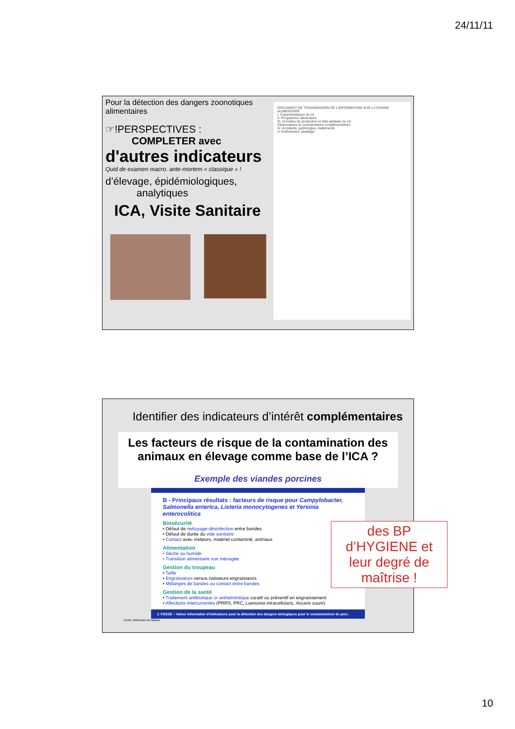24/11/11
Pour la détection des dangers zoonotiques alimentaires
☞!PERSPECTIVES :
COMPLETER avec
d'autres indicateurs
Quid de examen macro. ante-mortem « classique » !
d’élevage, épidémiologiques,
analytiques
ICA, Visite Sanitaire
DOCUMENT DE TRANSMISSION DE L'INFORMATION SUR LA CHAINE ALIMENTAIRE
I. Caractéristiques du lot
II. Programme alimentaire
III. Données de production et état sanitaire du lot
Observations et commentaires complémentaires
IV. Accidents, pathologies, traitements
V. Enlèvement, abattage
Identifier des indicateurs d’intérêt complémentaires
Les facteurs de risque de la contamination des animaux en élevage comme base de l’ICA ?
Exemple des viandes porcines
B - Principaux résultats : facteurs de risque pour Campylobacter, Salmonella enterica, Listeria monocytogenes et Yersinia enterocolitica
Biosécurité
• Défaut de nettoyage-désinfection entre bandes
• Défaut de durée du vide sanitaire
• Contact avec visiteurs, matériel contaminé, animaux
Alimentation
• Sèche ou humide
• Transition alimentaire non ménagée
Gestion du troupeau
• Taille
• Engraisseurs versus naisseurs-engraisseurs
• Mélanges de bandes ou contact entre bandes
Gestion de la santé
• Traitement antibiotique or anthelmintique curatif ou préventif en engraissement
• Affections intercurrentes (PRRS, PRC, Lawsonia intracellularis, Ascaris suum)
des BP d’HYGIENE et leur degré de maîtrise !
J. FOSSE – Valeur informative d’indicateurs pour la détection des dangers biologiques pour le consommateur de porc.
Ecole Vétérinaire de Nantes
10